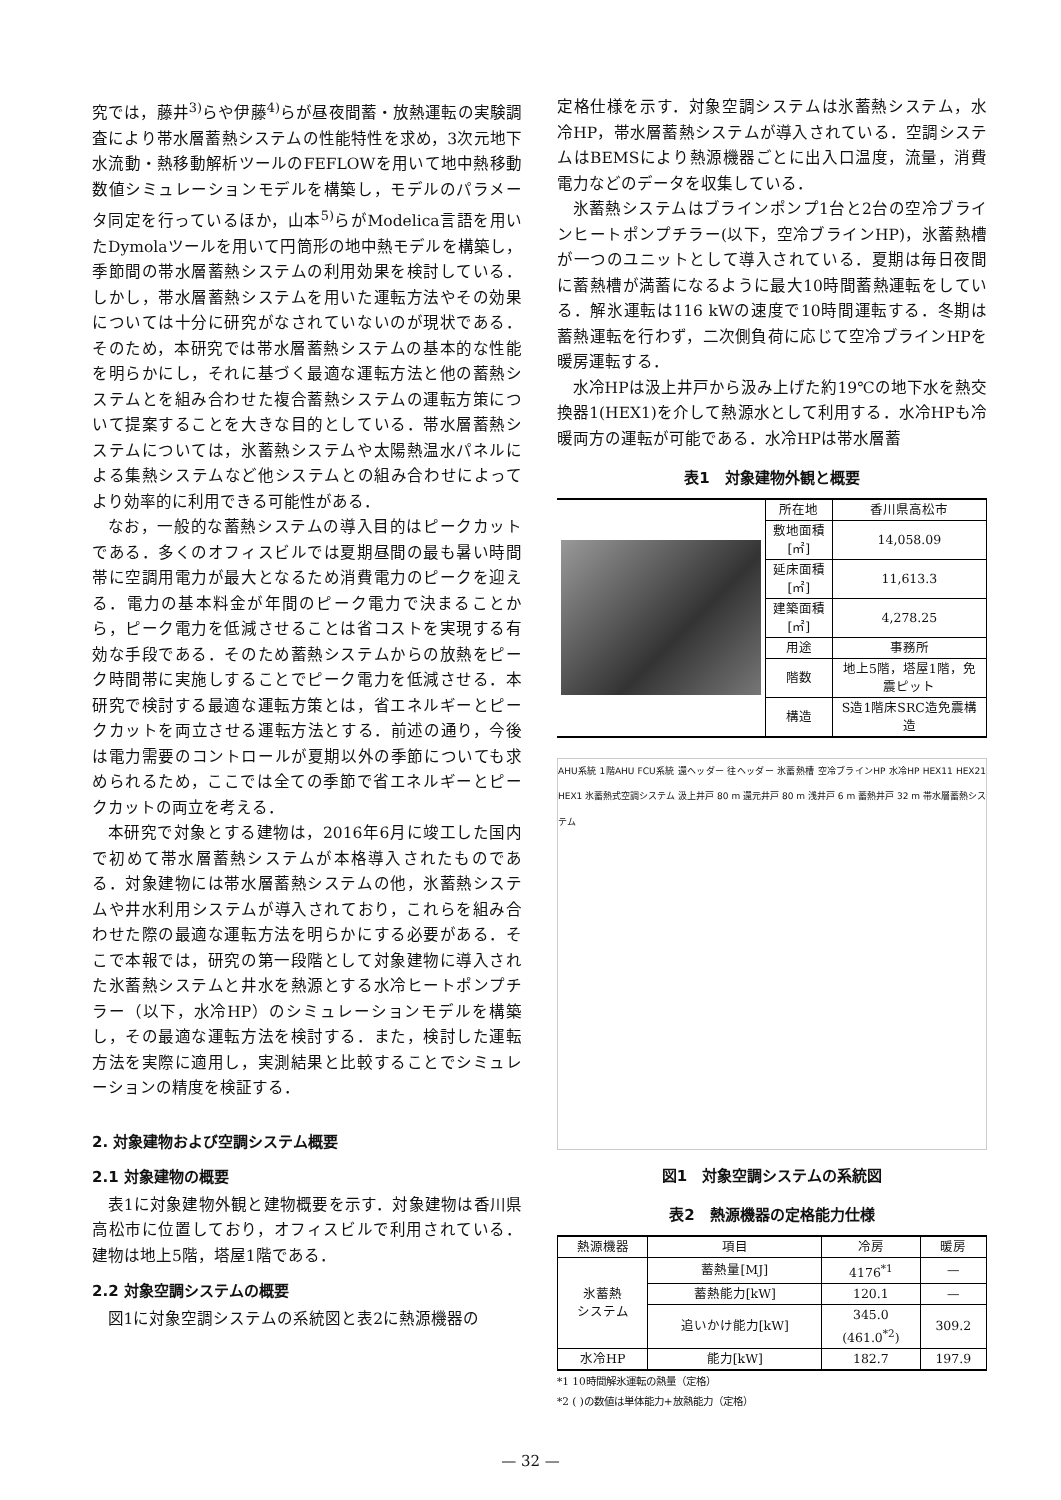究では，藤井<sup>3)</sup>らや伊藤<sup>4)</sup>らが昼夜間蓄・放熱運転の実験調査により帯水層蓄熱システムの性能特性を求め，3次元地下水流動・熱移動解析ツールのFEFLOWを用いて地中熱移動数値シミュレーションモデルを構築し，モデルのパラメータ同定を行っているほか，山本<sup>5)</sup>らがModelica言語を用いたDymolaツールを用いて円筒形の地中熱モデルを構築し，季節間の帯水層蓄熱システムの利用効果を検討している．しかし，帯水層蓄熱システムを用いた運転方法やその効果については十分に研究がなされていないのが現状である．そのため，本研究では帯水層蓄熱システムの基本的な性能を明らかにし，それに基づく最適な運転方法と他の蓄熱システムとを組み合わせた複合蓄熱システムの運転方策について提案することを大きな目的としている．帯水層蓄熱システムについては，氷蓄熱システムや太陽熱温水パネルによる集熱システムなど他システムとの組み合わせによってより効率的に利用できる可能性がある．
なお，一般的な蓄熱システムの導入目的はピークカットである．多くのオフィスビルでは夏期昼間の最も暑い時間帯に空調用電力が最大となるため消費電力のピークを迎える．電力の基本料金が年間のピーク電力で決まることから，ピーク電力を低減させることは省コストを実現する有効な手段である．そのため蓄熱システムからの放熱をピーク時間帯に実施しすることでピーク電力を低減させる．本研究で検討する最適な運転方策とは，省エネルギーとピークカットを両立させる運転方法とする．前述の通り，今後は電力需要のコントロールが夏期以外の季節についても求められるため，ここでは全ての季節で省エネルギーとピークカットの両立を考える．
本研究で対象とする建物は，2016年6月に竣工した国内で初めて帯水層蓄熱システムが本格導入されたものである．対象建物には帯水層蓄熱システムの他，氷蓄熱システムや井水利用システムが導入されており，これらを組み合わせた際の最適な運転方法を明らかにする必要がある．そこで本報では，研究の第一段階として対象建物に導入された氷蓄熱システムと井水を熱源とする水冷ヒートポンプチラー（以下，水冷HP）のシミュレーションモデルを構築し，その最適な運転方法を検討する．また，検討した運転方法を実際に適用し，実測結果と比較することでシミュレーションの精度を検証する．
2. 対象建物および空調システム概要
2.1 対象建物の概要
表1に対象建物外観と建物概要を示す．対象建物は香川県高松市に位置しており，オフィスビルで利用されている．建物は地上5階，塔屋1階である．
2.2 対象空調システムの概要
図1に対象空調システムの系統図と表2に熱源機器の
定格仕様を示す．対象空調システムは氷蓄熱システム，水冷HP，帯水層蓄熱システムが導入されている．空調システムはBEMSにより熱源機器ごとに出入口温度，流量，消費電力などのデータを収集している．
氷蓄熱システムはブラインポンプ1台と2台の空冷ブラインヒートポンプチラー(以下，空冷ブラインHP)，氷蓄熱槽が一つのユニットとして導入されている．夏期は毎日夜間に蓄熱槽が満蓄になるように最大10時間蓄熱運転をしている．解氷運転は116 kWの速度で10時間運転する．冬期は蓄熱運転を行わず，二次側負荷に応じて空冷ブラインHPを暖房運転する．
水冷HPは汲上井戸から汲み上げた約19℃の地下水を熱交換器1(HEX1)を介して熱源水として利用する．水冷HPも冷暖両方の運転が可能である．水冷HPは帯水層蓄
表1　対象建物外観と概要
| | 所在地 | 香川県高松市 |
| | 敷地面積[㎡] | 14,058.09 |
| | 延床面積[㎡] | 11,613.3 |
| | 建築面積[㎡] | 4,278.25 |
| | 用途 | 事務所 |
| | 階数 | 地上5階，塔屋1階，免震ピット |
| | 構造 | S造1階床SRC造免震構造 |
AHU系統 1階AHU FCU系統 還ヘッダー 往ヘッダー 氷蓄熱槽 空冷ブラインHP 水冷HP HEX11 HEX21 HEX1 氷蓄熱式空調システム 汲上井戸 80 m 還元井戸 80 m 浅井戸 6 m 蓄熱井戸 32 m 帯水層蓄熱システム
図1　対象空調システムの系統図
表2　熱源機器の定格能力仕様
| 熱源機器 | 項目 | 冷房 | 暖房 |
| --- | --- | --- | --- |
| 氷蓄熱 システム | 蓄熱量[MJ] | 4176<sup>*1</sup> | — |
| | 蓄熱能力[kW] | 120.1 | — |
| | 追いかけ能力[kW] | 345.0 (461.0<sup>*2</sup>) | 309.2 |
| 水冷HP | 能力[kW] | 182.7 | 197.9 |
*1 10時間解氷運転の熱量（定格）
*2 ( )の数値は単体能力+放熱能力（定格）
— 32 —